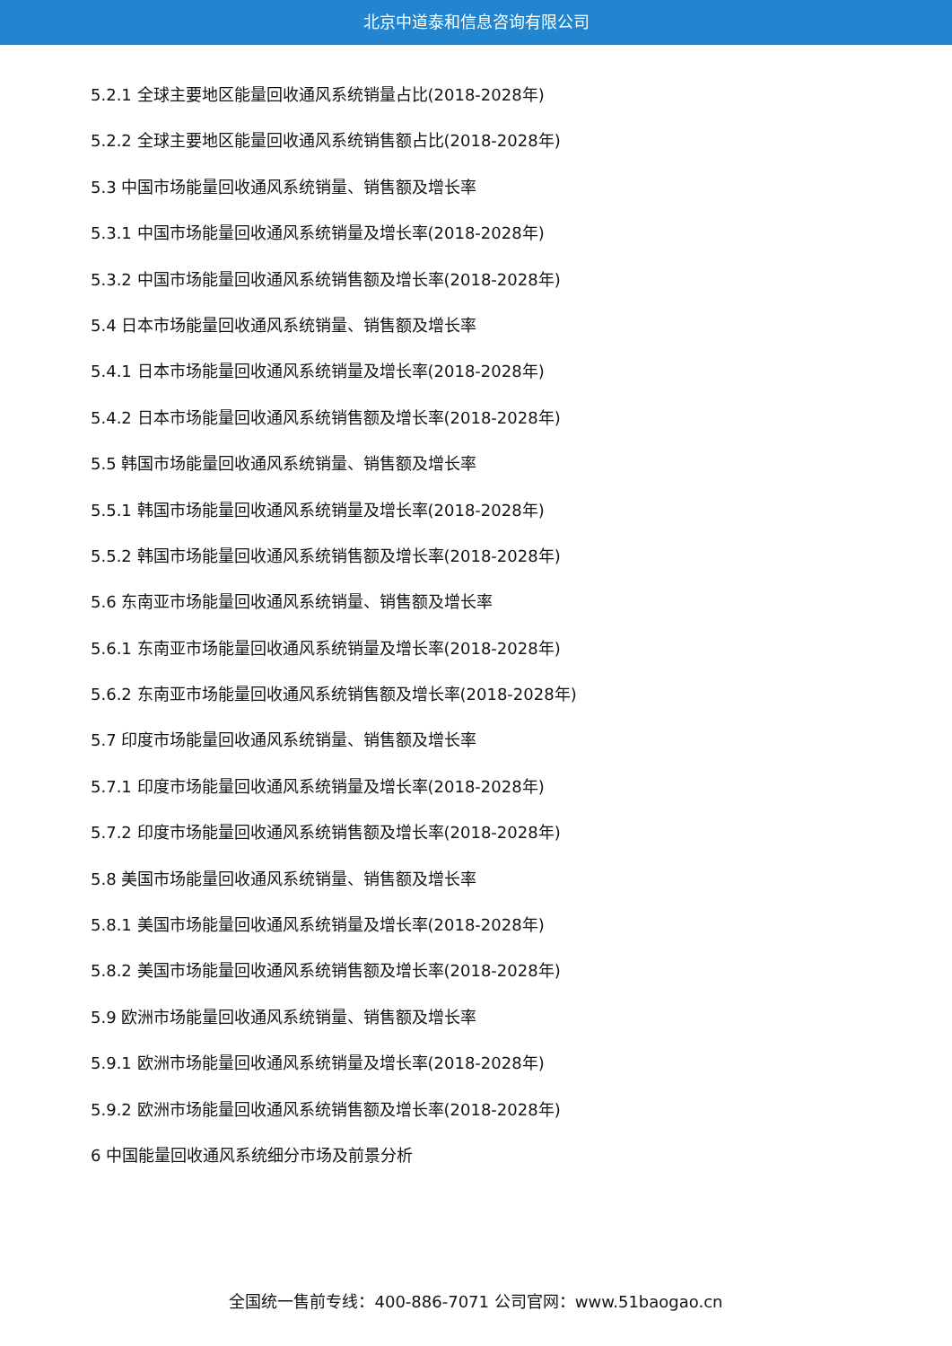北京中道泰和信息咨询有限公司
5.2.1 全球主要地区能量回收通风系统销量占比(2018-2028年)
5.2.2 全球主要地区能量回收通风系统销售额占比(2018-2028年)
5.3 中国市场能量回收通风系统销量、销售额及增长率
5.3.1 中国市场能量回收通风系统销量及增长率(2018-2028年)
5.3.2 中国市场能量回收通风系统销售额及增长率(2018-2028年)
5.4 日本市场能量回收通风系统销量、销售额及增长率
5.4.1 日本市场能量回收通风系统销量及增长率(2018-2028年)
5.4.2 日本市场能量回收通风系统销售额及增长率(2018-2028年)
5.5 韩国市场能量回收通风系统销量、销售额及增长率
5.5.1 韩国市场能量回收通风系统销量及增长率(2018-2028年)
5.5.2 韩国市场能量回收通风系统销售额及增长率(2018-2028年)
5.6 东南亚市场能量回收通风系统销量、销售额及增长率
5.6.1 东南亚市场能量回收通风系统销量及增长率(2018-2028年)
5.6.2 东南亚市场能量回收通风系统销售额及增长率(2018-2028年)
5.7 印度市场能量回收通风系统销量、销售额及增长率
5.7.1 印度市场能量回收通风系统销量及增长率(2018-2028年)
5.7.2 印度市场能量回收通风系统销售额及增长率(2018-2028年)
5.8 美国市场能量回收通风系统销量、销售额及增长率
5.8.1 美国市场能量回收通风系统销量及增长率(2018-2028年)
5.8.2 美国市场能量回收通风系统销售额及增长率(2018-2028年)
5.9 欧洲市场能量回收通风系统销量、销售额及增长率
5.9.1 欧洲市场能量回收通风系统销量及增长率(2018-2028年)
5.9.2 欧洲市场能量回收通风系统销售额及增长率(2018-2028年)
6 中国能量回收通风系统细分市场及前景分析
全国统一售前专线：400-886-7071 公司官网：www.51baogao.cn